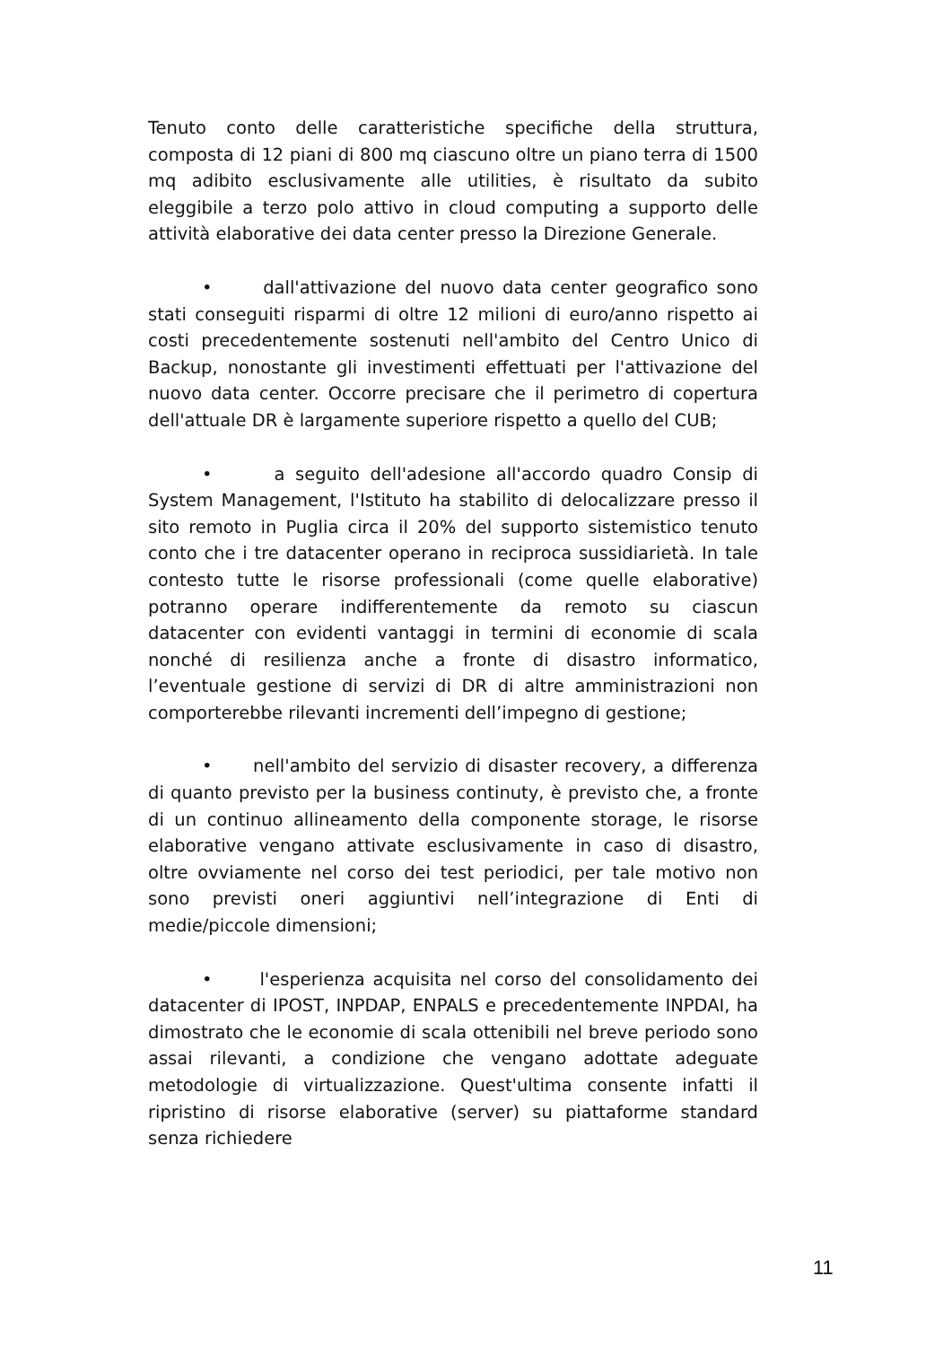Tenuto conto delle caratteristiche specifiche della struttura, composta di 12 piani di 800 mq ciascuno oltre un piano terra di 1500 mq adibito esclusivamente alle utilities, è risultato da subito eleggibile a terzo polo attivo in cloud computing a supporto delle attività elaborative dei data center presso la Direzione Generale.
• dall'attivazione del nuovo data center geografico sono stati conseguiti risparmi di oltre 12 milioni di euro/anno rispetto ai costi precedentemente sostenuti nell'ambito del Centro Unico di Backup, nonostante gli investimenti effettuati per l'attivazione del nuovo data center. Occorre precisare che il perimetro di copertura dell'attuale DR è largamente superiore rispetto a quello del CUB;
• a seguito dell'adesione all'accordo quadro Consip di System Management, l'Istituto ha stabilito di delocalizzare presso il sito remoto in Puglia circa il 20% del supporto sistemistico tenuto conto che i tre datacenter operano in reciproca sussidiarietà. In tale contesto tutte le risorse professionali (come quelle elaborative) potranno operare indifferentemente da remoto su ciascun datacenter con evidenti vantaggi in termini di economie di scala nonché di resilienza anche a fronte di disastro informatico, l’eventuale gestione di servizi di DR di altre amministrazioni non comporterebbe rilevanti incrementi dell’impegno di gestione;
• nell'ambito del servizio di disaster recovery, a differenza di quanto previsto per la business continuty, è previsto che, a fronte di un continuo allineamento della componente storage, le risorse elaborative vengano attivate esclusivamente in caso di disastro, oltre ovviamente nel corso dei test periodici, per tale motivo non sono previsti oneri aggiuntivi nell’integrazione di Enti di medie/piccole dimensioni;
• l'esperienza acquisita nel corso del consolidamento dei datacenter di IPOST, INPDAP, ENPALS e precedentemente INPDAI, ha dimostrato che le economie di scala ottenibili nel breve periodo sono assai rilevanti, a condizione che vengano adottate adeguate metodologie di virtualizzazione. Quest'ultima consente infatti il ripristino di risorse elaborative (server) su piattaforme standard senza richiedere
11